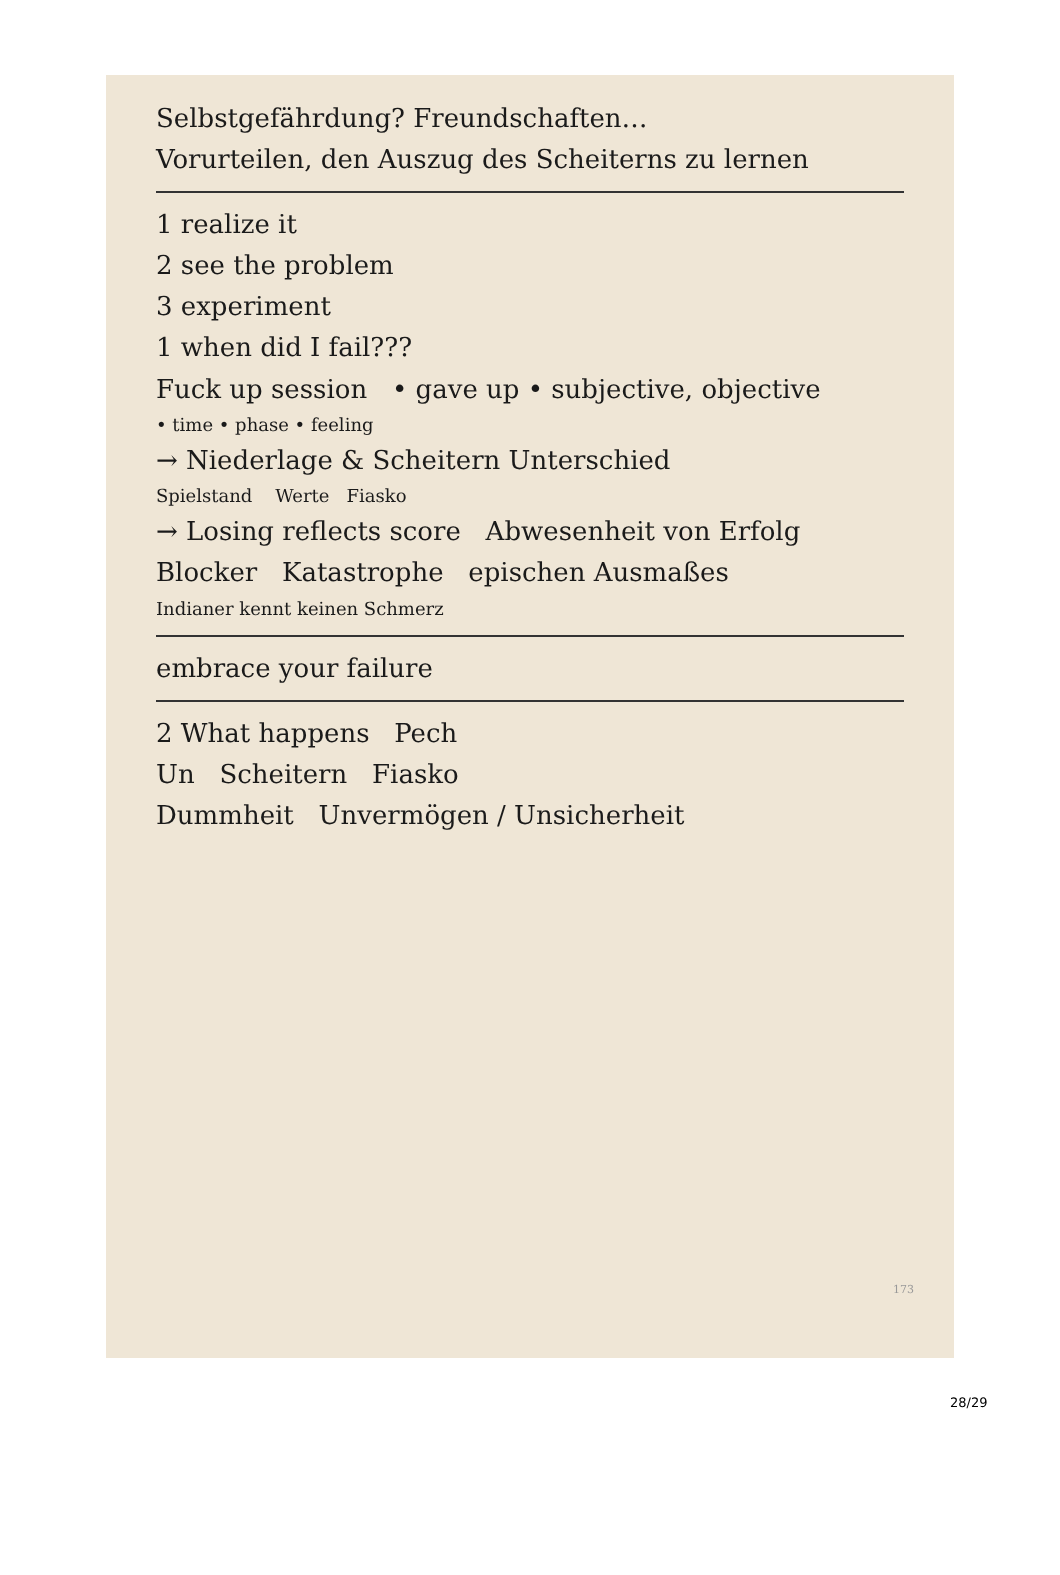Selbstgefährdung? Freundschaften…
Vorurteilen, den Auszug des Scheiterns zu lernen
1 realize it
2 see the problem
3 experiment
1 when did I fail???
Fuck up session • gave up • subjective, objective
• time • phase • feeling
→ Niederlage & Scheitern Unterschied
Spielstand Werte Fiasko
→ Losing reflects score Abwesenheit von Erfolg
Blocker Katastrophe epischen Ausmaßes
Indianer kennt keinen Schmerz
embrace your failure
2 What happens Pech
Un Scheitern Fiasko
Dummheit Unvermögen / Unsicherheit
173
28/29